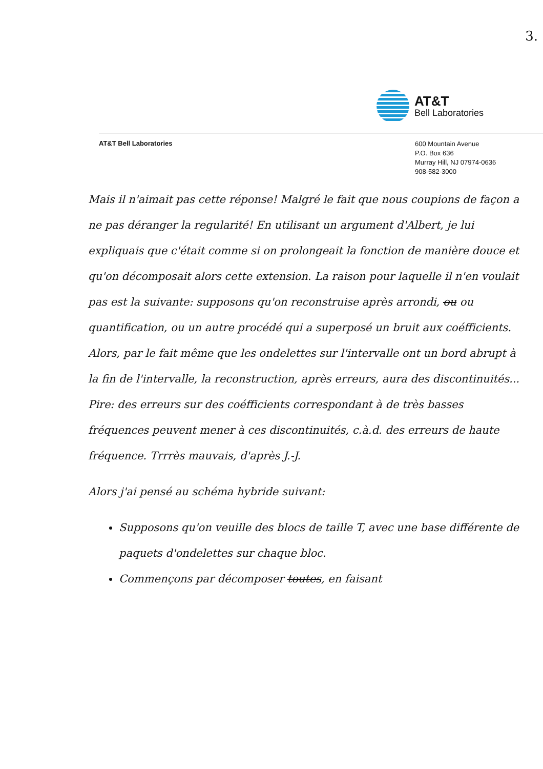3.
AT&T
Bell Laboratories
AT&T Bell Laboratories
600 Mountain Avenue
P.O. Box 636
Murray Hill, NJ 07974-0636
908-582-3000
Mais il n'aimait pas cette réponse! Malgré le fait que nous coupions de façon a ne pas déranger la regularité! En utilisant un argument d'Albert, je lui expliquais que c'était comme si on prolongeait la fonction de manière douce et qu'on décomposait alors cette extension. La raison pour laquelle il n'en voulait pas est la suivante: supposons qu'on reconstruise après arrondi, ou ou quantification, ou un autre procédé qui a superposé un bruit aux coéfficients. Alors, par le fait même que les ondelettes sur l'intervalle ont un bord abrupt à la fin de l'intervalle, la reconstruction, après erreurs, aura des discontinuités... Pire: des erreurs sur des coéfficients correspondant à de très basses fréquences peuvent mener à ces discontinuités, c.à.d. des erreurs de haute fréquence. Trrrès mauvais, d'après J.-J.
Alors j'ai pensé au schéma hybride suivant:
Supposons qu'on veuille des blocs de taille T, avec une base différente de paquets d'ondelettes sur chaque bloc.
Commençons par décomposer toutes, en faisant